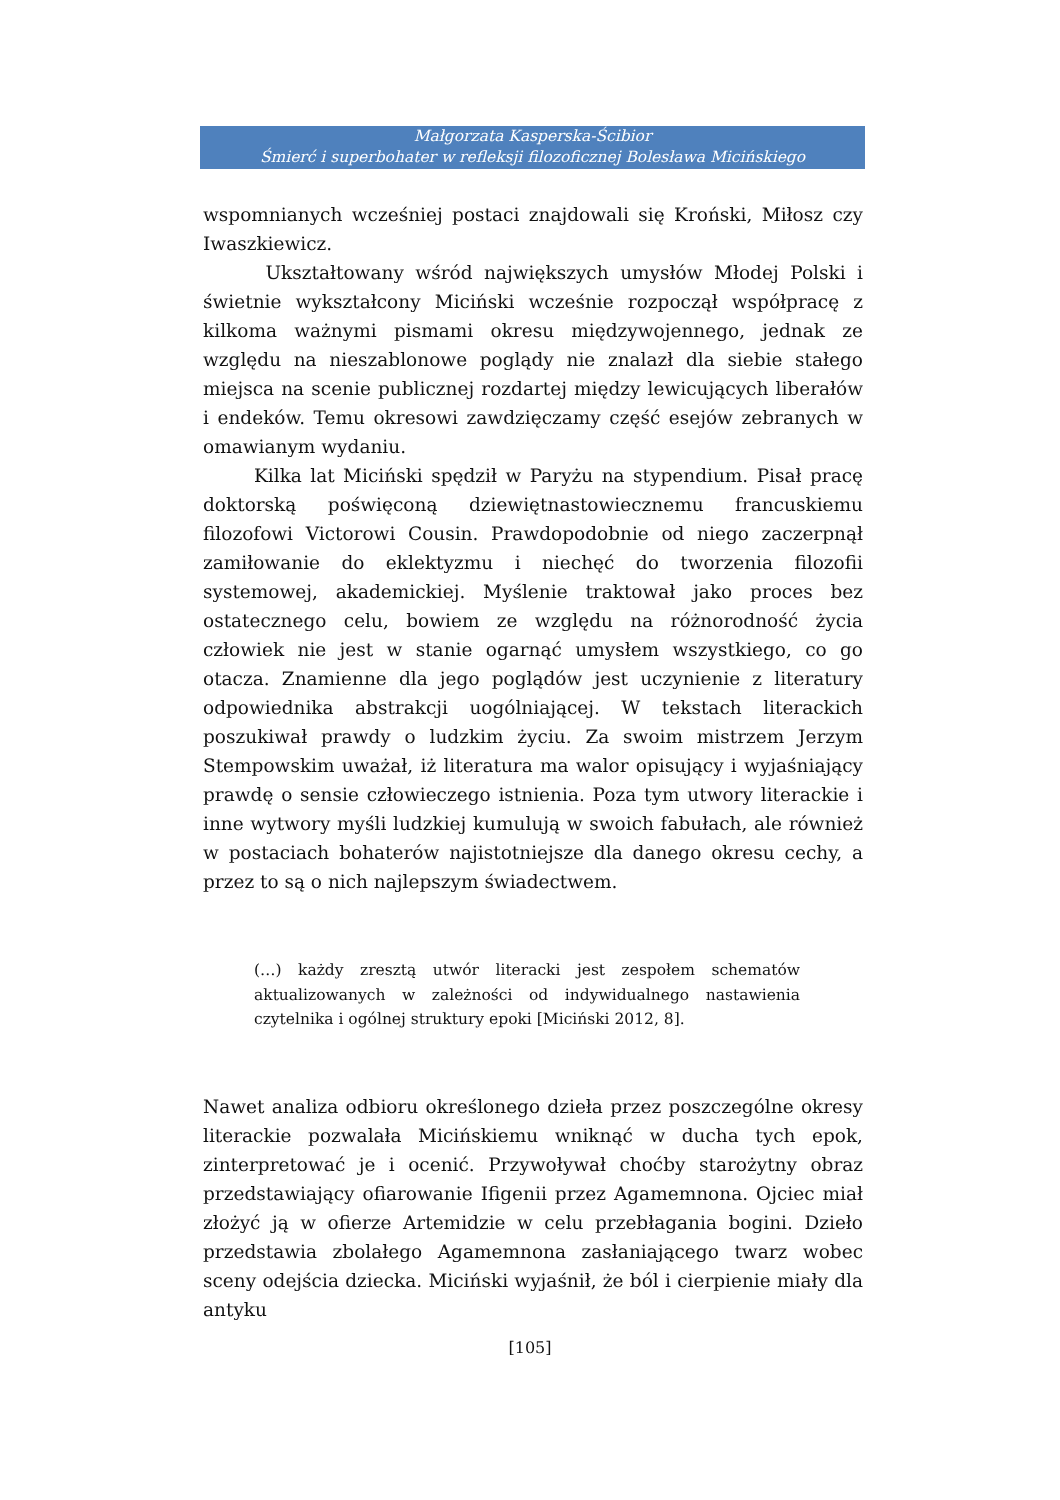Małgorzata Kasperska-Ścibior
Śmierć i superbohater w refleksji filozoficznej Bolesława Micińskiego
wspomnianych wcześniej postaci znajdowali się Kroński, Miłosz czy Iwaszkiewicz.
Ukształtowany wśród największych umysłów Młodej Polski i świetnie wykształcony Miciński wcześnie rozpoczął współpracę z kilkoma ważnymi pismami okresu międzywojennego, jednak ze względu na nieszablonowe poglądy nie znalazł dla siebie stałego miejsca na scenie publicznej rozdartej między lewicujących liberałów i endeków. Temu okresowi zawdzięczamy część esejów zebranych w omawianym wydaniu.
Kilka lat Miciński spędził w Paryżu na stypendium. Pisał pracę doktorską poświęconą dziewiętnastowiecznemu francuskiemu filozofowi Victorowi Cousin. Prawdopodobnie od niego zaczerpnął zamiłowanie do eklektyzmu i niechęć do tworzenia filozofii systemowej, akademickiej. Myślenie traktował jako proces bez ostatecznego celu, bowiem ze względu na różnorodność życia człowiek nie jest w stanie ogarnąć umysłem wszystkiego, co go otacza. Znamienne dla jego poglądów jest uczynienie z literatury odpowiednika abstrakcji uogólniającej. W tekstach literackich poszukiwał prawdy o ludzkim życiu. Za swoim mistrzem Jerzym Stempowskim uważał, iż literatura ma walor opisujący i wyjaśniający prawdę o sensie człowieczego istnienia. Poza tym utwory literackie i inne wytwory myśli ludzkiej kumulują w swoich fabułach, ale również w postaciach bohaterów najistotniejsze dla danego okresu cechy, a przez to są o nich najlepszym świadectwem.
(…) każdy zresztą utwór literacki jest zespołem schematów aktualizowanych w zależności od indywidualnego nastawienia czytelnika i ogólnej struktury epoki [Miciński 2012, 8].
Nawet analiza odbioru określonego dzieła przez poszczególne okresy literackie pozwalała Micińskiemu wniknąć w ducha tych epok, zinterpretować je i ocenić. Przywoływał choćby starożytny obraz przedstawiający ofiarowanie Ifigenii przez Agamemnona. Ojciec miał złożyć ją w ofierze Artemidzie w celu przebłagania bogini. Dzieło przedstawia zbolałego Agamemnona zasłaniającego twarz wobec sceny odejścia dziecka. Miciński wyjaśnił, że ból i cierpienie miały dla antyku
[105]